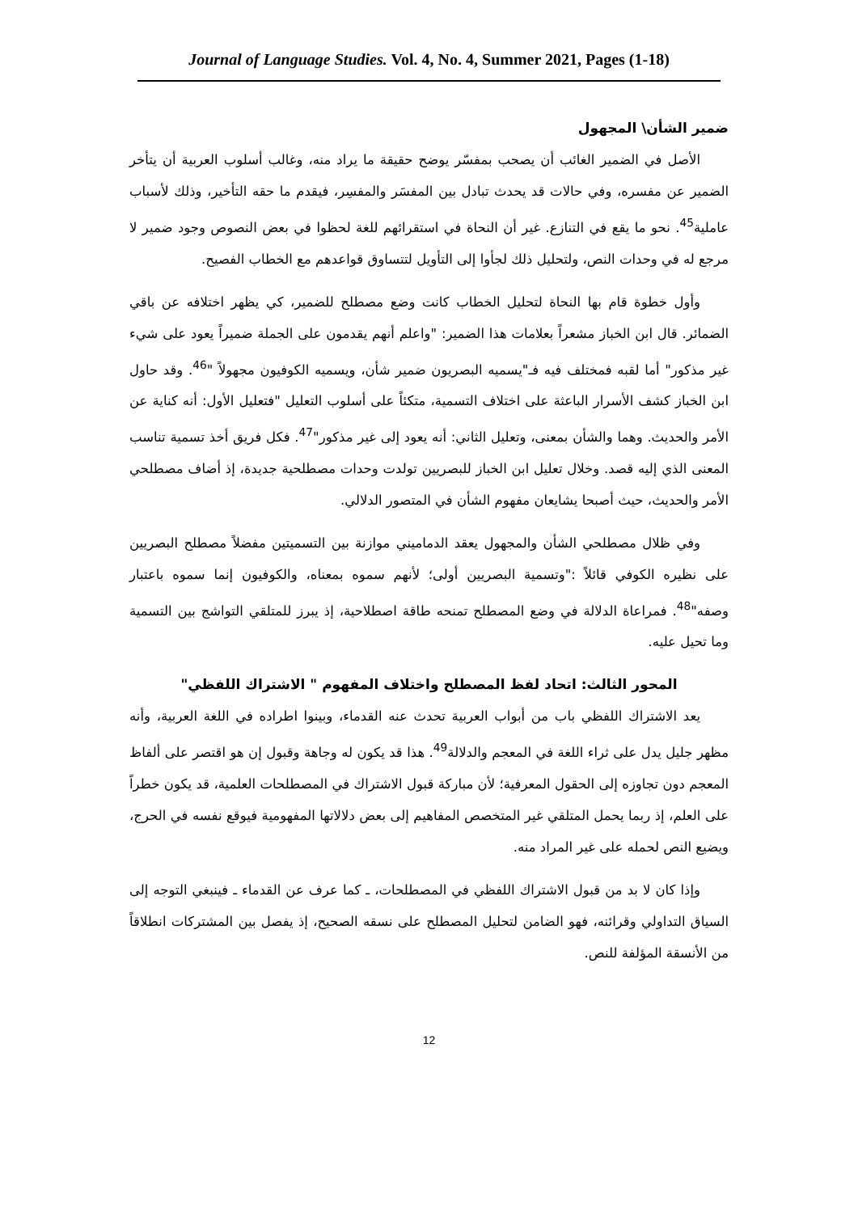Journal of Language Studies. Vol. 4, No. 4, Summer 2021, Pages (1-18)
ضمير الشأن\ المجهول
الأصل في الضمير الغائب أن يصحب بمفسّر يوضح حقيقة ما يراد منه، وغالب أسلوب العربية أن يتأخر الضمير عن مفسره، وفي حالات قد يحدث تبادل بين المفسَر والمفسِر، فيقدم ما حقه التأخير، وذلك لأسباب عاملية<sup>45</sup>. نحو ما يقع في التنازع. غير أن النحاة في استقرائهم للغة لحظوا في بعض النصوص وجود ضمير لا مرجع له في وحدات النص، ولتحليل ذلك لجأوا إلى التأويل لتتساوق قواعدهم مع الخطاب الفصيح.
وأول خطوة قام بها النحاة لتحليل الخطاب كانت وضع مصطلح للضمير، كي يظهر اختلافه عن باقي الضمائر. قال ابن الخباز مشعراً بعلامات هذا الضمير: "واعلم أنهم يقدمون على الجملة ضميراً يعود على شيء غير مذكور" أما لقبه فمختلف فيه فـ"يسميه البصريون ضمير شأن، ويسميه الكوفيون مجهولاً "<sup>46</sup>. وقد حاول ابن الخباز كشف الأسرار الباعثة على اختلاف التسمية، متكئاً على أسلوب التعليل "فتعليل الأول: أنه كناية عن الأمر والحديث. وهما والشأن بمعنى، وتعليل الثاني: أنه يعود إلى غير مذكور"<sup>47</sup>. فكل فريق أخذ تسمية تناسب المعنى الذي إليه قصد. وخلال تعليل ابن الخباز للبصريين تولدت وحدات مصطلحية جديدة، إذ أضاف مصطلحي الأمر والحديث، حيث أصبحا يشايعان مفهوم الشأن في المتصور الدلالي.
وفي ظلال مصطلحي الشأن والمجهول يعقد الدماميني موازنة بين التسميتين مفضلاً مصطلح البصريين على نظيره الكوفي قائلاً :"وتسمية البصريين أولى؛ لأنهم سموه بمعناه، والكوفيون إنما سموه باعتبار وصفه"<sup>48</sup>. فمراعاة الدلالة في وضع المصطلح تمنحه طاقة اصطلاحية، إذ يبرز للمتلقي التواشج بين التسمية وما تحيل عليه.
المحور الثالث: اتحاد لفظ المصطلح واختلاف المفهوم " الاشتراك اللفظي"
يعد الاشتراك اللفظي باب من أبواب العربية تحدث عنه القدماء، وبينوا اطراده في اللغة العربية، وأنه مظهر جليل يدل على ثراء اللغة في المعجم والدلالة<sup>49</sup>. هذا قد يكون له وجاهة وقبول إن هو اقتصر على ألفاظ المعجم دون تجاوزه إلى الحقول المعرفية؛ لأن مباركة قبول الاشتراك في المصطلحات العلمية، قد يكون خطراً على العلم، إذ ربما يحمل المتلقي غير المتخصص المفاهيم إلى بعض دلالاتها المفهومية فيوقع نفسه في الحرج، ويضيع النص لحمله على غير المراد منه.
وإذا كان لا بد من قبول الاشتراك اللفظي في المصطلحات، ـ كما عرف عن القدماء ـ فينبغي التوجه إلى السياق التداولي وقرائنه، فهو الضامن لتحليل المصطلح على نسقه الصحيح، إذ يفصل بين المشتركات انطلاقاً من الأنسقة المؤلفة للنص.
12